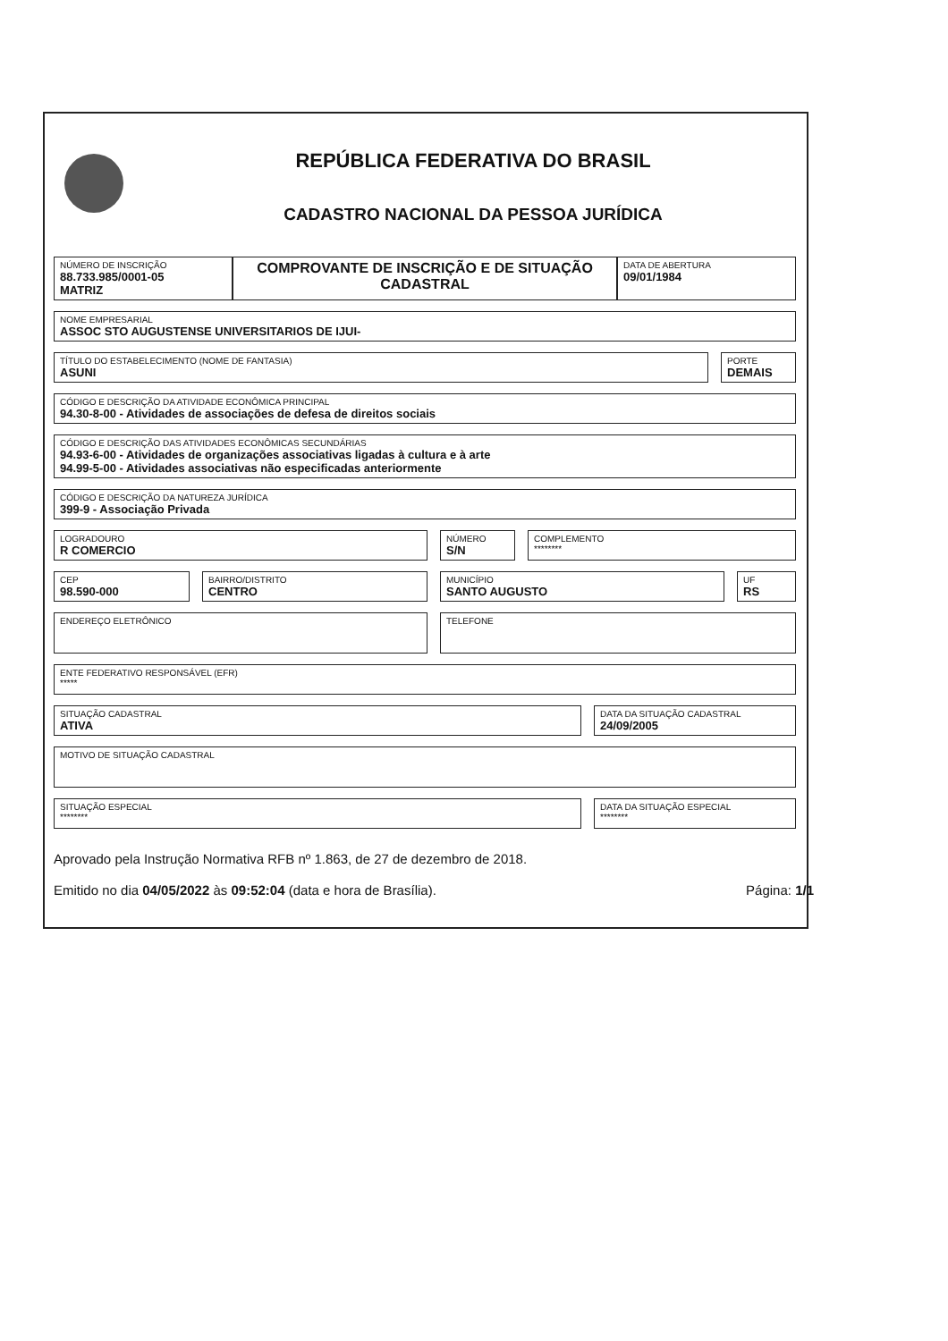REPÚBLICA FEDERATIVA DO BRASIL
CADASTRO NACIONAL DA PESSOA JURÍDICA
NÚMERO DE INSCRIÇÃO
88.733.985/0001-05
MATRIZ
COMPROVANTE DE INSCRIÇÃO E DE SITUAÇÃO CADASTRAL
DATA DE ABERTURA
09/01/1984
NOME EMPRESARIAL
ASSOC STO AUGUSTENSE UNIVERSITARIOS DE IJUI-
TÍTULO DO ESTABELECIMENTO (NOME DE FANTASIA)
ASUNI
PORTE
DEMAIS
CÓDIGO E DESCRIÇÃO DA ATIVIDADE ECONÔMICA PRINCIPAL
94.30-8-00 - Atividades de associações de defesa de direitos sociais
CÓDIGO E DESCRIÇÃO DAS ATIVIDADES ECONÔMICAS SECUNDÁRIAS
94.93-6-00 - Atividades de organizações associativas ligadas à cultura e à arte
94.99-5-00 - Atividades associativas não especificadas anteriormente
CÓDIGO E DESCRIÇÃO DA NATUREZA JURÍDICA
399-9 - Associação Privada
LOGRADOURO
R COMERCIO
NÚMERO
S/N
COMPLEMENTO
********
CEP
98.590-000
BAIRRO/DISTRITO
CENTRO
MUNICÍPIO
SANTO AUGUSTO
UF
RS
ENDEREÇO ELETRÔNICO TELEFONE
ENTE FEDERATIVO RESPONSÁVEL (EFR)
*****
SITUAÇÃO CADASTRAL
ATIVA
DATA DA SITUAÇÃO CADASTRAL
24/09/2005
MOTIVO DE SITUAÇÃO CADASTRAL
SITUAÇÃO ESPECIAL
********
DATA DA SITUAÇÃO ESPECIAL
********
Aprovado pela Instrução Normativa RFB nº 1.863, de 27 de dezembro de 2018.
Emitido no dia 04/05/2022 às 09:52:04 (data e hora de Brasília). Página: 1/1